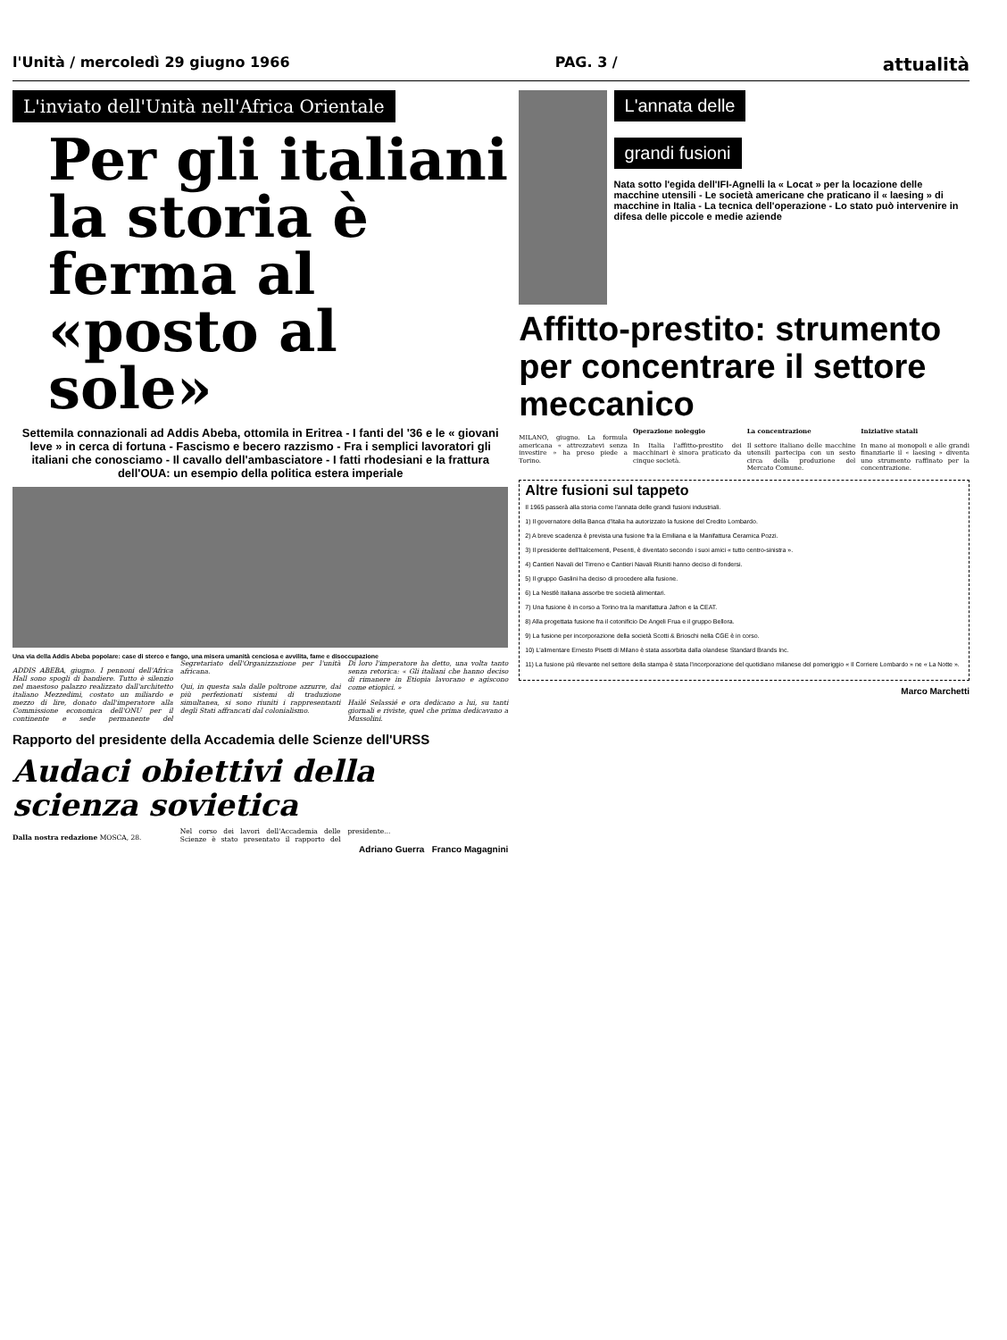l'Unità / mercoledì 29 giugno 1966 PAG. 3 / attualità
L'inviato dell'Unità nell'Africa Orientale
Per gli italiani la storia è ferma al «posto al sole»
Settemila connazionali ad Addis Abeba, ottomila in Eritrea - I fanti del '36 e le « giovani leve » in cerca di fortuna - Fascismo e becero razzismo - Fra i semplici lavoratori gli italiani che conosciamo - Il cavallo dell'ambasciatore - I fatti rhodesiani e la frattura dell'OUA: un esempio della politica estera imperiale
Una via della Addis Abeba popolare: case di sterco e fango, una misera umanità cenciosa e avvilita, fame e disoccupazione
ADDIS ABEBA, giugno. I pennoni dell'Africa Hall sono spogli di bandiere. Tutto è silenzio nel maestoso palazzo realizzato dall'architetto italiano Mezzedimi, costato un miliardo e mezzo di lire, donato dall'imperatore alla Commissione economica dell'ONU per il continente e sede permanente del Segretariato dell'Organizzazione per l'unità africana.
Qui, in questa sala dalle poltrone azzurre, dai più perfezionati sistemi di traduzione simultanea, si sono riuniti i rappresentanti degli Stati affrancati dal colonialismo.
Di loro l'imperatore ha detto, una volta tanto senza retorica: « Gli italiani che hanno deciso di rimanere in Etiopia lavorano e agiscono come etiopici. »
Hailé Selassié e ora dedicano a lui, su tanti giornali e riviste, quel che prima dedicavano a Mussolini.
Rapporto del presidente della Accademia delle Scienze dell'URSS
Audaci obiettivi della scienza sovietica
Dalla nostra redazione MOSCA, 28.
Nel corso dei lavori dell'Accademia delle Scienze è stato presentato il rapporto del presidente...
Adriano Guerra Franco Magagnini
L'annata delle
grandi fusioni
Nata sotto l'egida dell'IFI-Agnelli la « Locat » per la locazione delle macchine utensili - Le società americane che praticano il « laesing » di macchine in Italia - La tecnica dell'operazione - Lo stato può intervenire in difesa delle piccole e medie aziende
Affitto-prestito: strumento per concentrare il settore meccanico
MILANO, giugno. La formula americana « attrezzatevi senza investire » ha preso piede a Torino.
Operazione noleggio
In Italia l'affitto-prestito dei macchinari è sinora praticato da cinque società.
La concentrazione
Il settore italiano delle macchine utensili partecipa con un sesto circa della produzione del Mercato Comune.
Iniziative statali
In mano ai monopoli e alle grandi finanziarie il « laesing » diventa uno strumento raffinato per la concentrazione.
Altre fusioni sul tappeto
Il 1965 passerà alla storia come l'annata delle grandi fusioni industriali.
1) Il governatore della Banca d'Italia ha autorizzato la fusione del Credito Lombardo.
2) A breve scadenza è prevista una fusione fra la Emiliana e la Manifattura Ceramica Pozzi.
3) Il presidente dell'Italcementi, Pesenti, è diventato secondo i suoi amici « tutto centro-sinistra ».
4) Cantieri Navali del Tirreno e Cantieri Navali Riuniti hanno deciso di fondersi.
5) Il gruppo Gaslini ha deciso di procedere alla fusione.
6) La Nestlè italiana assorbe tre società alimentari.
7) Una fusione è in corso a Torino tra la manifattura Jafron e la CEAT.
8) Alla progettata fusione fra il cotonificio De Angeli Frua e il gruppo Bellora.
9) La fusione per incorporazione della società Scotti & Brioschi nella CGE è in corso.
10) L'alimentare Ernesto Pisetti di Milano è stata assorbita dalla olandese Standard Brands Inc.
11) La fusione più rilevante nel settore della stampa è stata l'incorporazione del quotidiano milanese del pomeriggio « Il Corriere Lombardo » ne « La Notte ».
Marco Marchetti